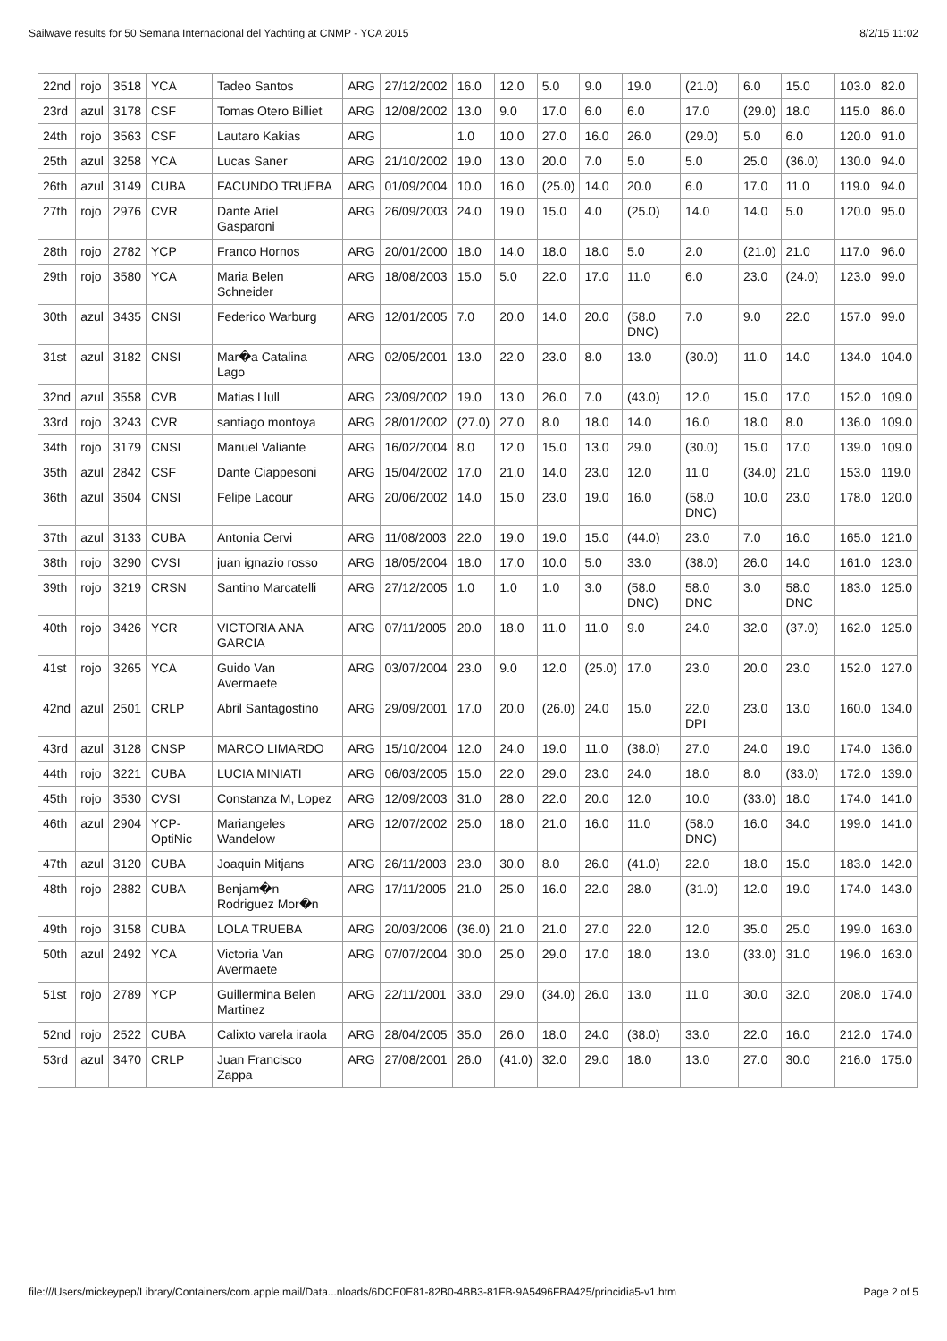Sailwave results for 50 Semana Internacional del Yachting at CNMP - YCA 2015 8/2/15 11:02
| 22nd | rojo | 3518 | YCA | Tadeo Santos | ARG | 27/12/2002 | 16.0 | 12.0 | 5.0 | 9.0 | 19.0 | (21.0) | 6.0 | 15.0 | 103.0 | 82.0 |
| 23rd | azul | 3178 | CSF | Tomas Otero Billiet | ARG | 12/08/2002 | 13.0 | 9.0 | 17.0 | 6.0 | 6.0 | 17.0 | (29.0) | 18.0 | 115.0 | 86.0 |
| 24th | rojo | 3563 | CSF | Lautaro Kakias | ARG | | 1.0 | 10.0 | 27.0 | 16.0 | 26.0 | (29.0) | 5.0 | 6.0 | 120.0 | 91.0 |
| 25th | azul | 3258 | YCA | Lucas Saner | ARG | 21/10/2002 | 19.0 | 13.0 | 20.0 | 7.0 | 5.0 | 5.0 | 25.0 | (36.0) | 130.0 | 94.0 |
| 26th | azul | 3149 | CUBA | FACUNDO TRUEBA | ARG | 01/09/2004 | 10.0 | 16.0 | (25.0) | 14.0 | 20.0 | 6.0 | 17.0 | 11.0 | 119.0 | 94.0 |
| 27th | rojo | 2976 | CVR | Dante Ariel Gasparoni | ARG | 26/09/2003 | 24.0 | 19.0 | 15.0 | 4.0 | (25.0) | 14.0 | 14.0 | 5.0 | 120.0 | 95.0 |
| 28th | rojo | 2782 | YCP | Franco Hornos | ARG | 20/01/2000 | 18.0 | 14.0 | 18.0 | 18.0 | 5.0 | 2.0 | (21.0) | 21.0 | 117.0 | 96.0 |
| 29th | rojo | 3580 | YCA | Maria Belen Schneider | ARG | 18/08/2003 | 15.0 | 5.0 | 22.0 | 17.0 | 11.0 | 6.0 | 23.0 | (24.0) | 123.0 | 99.0 |
| 30th | azul | 3435 | CNSI | Federico Warburg | ARG | 12/01/2005 | 7.0 | 20.0 | 14.0 | 20.0 | (58.0 DNC) | 7.0 | 9.0 | 22.0 | 157.0 | 99.0 |
| 31st | azul | 3182 | CNSI | Mar�a Catalina Lago | ARG | 02/05/2001 | 13.0 | 22.0 | 23.0 | 8.0 | 13.0 | (30.0) | 11.0 | 14.0 | 134.0 | 104.0 |
| 32nd | azul | 3558 | CVB | Matias Llull | ARG | 23/09/2002 | 19.0 | 13.0 | 26.0 | 7.0 | (43.0) | 12.0 | 15.0 | 17.0 | 152.0 | 109.0 |
| 33rd | rojo | 3243 | CVR | santiago montoya | ARG | 28/01/2002 | (27.0) | 27.0 | 8.0 | 18.0 | 14.0 | 16.0 | 18.0 | 8.0 | 136.0 | 109.0 |
| 34th | rojo | 3179 | CNSI | Manuel Valiante | ARG | 16/02/2004 | 8.0 | 12.0 | 15.0 | 13.0 | 29.0 | (30.0) | 15.0 | 17.0 | 139.0 | 109.0 |
| 35th | azul | 2842 | CSF | Dante Ciappesoni | ARG | 15/04/2002 | 17.0 | 21.0 | 14.0 | 23.0 | 12.0 | 11.0 | (34.0) | 21.0 | 153.0 | 119.0 |
| 36th | azul | 3504 | CNSI | Felipe Lacour | ARG | 20/06/2002 | 14.0 | 15.0 | 23.0 | 19.0 | 16.0 | (58.0 DNC) | 10.0 | 23.0 | 178.0 | 120.0 |
| 37th | azul | 3133 | CUBA | Antonia Cervi | ARG | 11/08/2003 | 22.0 | 19.0 | 19.0 | 15.0 | (44.0) | 23.0 | 7.0 | 16.0 | 165.0 | 121.0 |
| 38th | rojo | 3290 | CVSI | juan ignazio rosso | ARG | 18/05/2004 | 18.0 | 17.0 | 10.0 | 5.0 | 33.0 | (38.0) | 26.0 | 14.0 | 161.0 | 123.0 |
| 39th | rojo | 3219 | CRSN | Santino Marcatelli | ARG | 27/12/2005 | 1.0 | 1.0 | 1.0 | 3.0 | (58.0 DNC) | 58.0 DNC | 3.0 | 58.0 DNC | 183.0 | 125.0 |
| 40th | rojo | 3426 | YCR | VICTORIA ANA GARCIA | ARG | 07/11/2005 | 20.0 | 18.0 | 11.0 | 11.0 | 9.0 | 24.0 | 32.0 | (37.0) | 162.0 | 125.0 |
| 41st | rojo | 3265 | YCA | Guido Van Avermaete | ARG | 03/07/2004 | 23.0 | 9.0 | 12.0 | (25.0) | 17.0 | 23.0 | 20.0 | 23.0 | 152.0 | 127.0 |
| 42nd | azul | 2501 | CRLP | Abril Santagostino | ARG | 29/09/2001 | 17.0 | 20.0 | (26.0) | 24.0 | 15.0 | 22.0 DPI | 23.0 | 13.0 | 160.0 | 134.0 |
| 43rd | azul | 3128 | CNSP | MARCO LIMARDO | ARG | 15/10/2004 | 12.0 | 24.0 | 19.0 | 11.0 | (38.0) | 27.0 | 24.0 | 19.0 | 174.0 | 136.0 |
| 44th | rojo | 3221 | CUBA | LUCIA MINIATI | ARG | 06/03/2005 | 15.0 | 22.0 | 29.0 | 23.0 | 24.0 | 18.0 | 8.0 | (33.0) | 172.0 | 139.0 |
| 45th | rojo | 3530 | CVSI | Constanza M, Lopez | ARG | 12/09/2003 | 31.0 | 28.0 | 22.0 | 20.0 | 12.0 | 10.0 | (33.0) | 18.0 | 174.0 | 141.0 |
| 46th | azul | 2904 | YCP-OptiNic | Mariangeles Wandelow | ARG | 12/07/2002 | 25.0 | 18.0 | 21.0 | 16.0 | 11.0 | (58.0 DNC) | 16.0 | 34.0 | 199.0 | 141.0 |
| 47th | azul | 3120 | CUBA | Joaquin Mitjans | ARG | 26/11/2003 | 23.0 | 30.0 | 8.0 | 26.0 | (41.0) | 22.0 | 18.0 | 15.0 | 183.0 | 142.0 |
| 48th | rojo | 2882 | CUBA | Benjam�n Rodriguez Mor�n | ARG | 17/11/2005 | 21.0 | 25.0 | 16.0 | 22.0 | 28.0 | (31.0) | 12.0 | 19.0 | 174.0 | 143.0 |
| 49th | rojo | 3158 | CUBA | LOLA TRUEBA | ARG | 20/03/2006 | (36.0) | 21.0 | 21.0 | 27.0 | 22.0 | 12.0 | 35.0 | 25.0 | 199.0 | 163.0 |
| 50th | azul | 2492 | YCA | Victoria Van Avermaete | ARG | 07/07/2004 | 30.0 | 25.0 | 29.0 | 17.0 | 18.0 | 13.0 | (33.0) | 31.0 | 196.0 | 163.0 |
| 51st | rojo | 2789 | YCP | Guillermina Belen Martinez | ARG | 22/11/2001 | 33.0 | 29.0 | (34.0) | 26.0 | 13.0 | 11.0 | 30.0 | 32.0 | 208.0 | 174.0 |
| 52nd | rojo | 2522 | CUBA | Calixto varela iraola | ARG | 28/04/2005 | 35.0 | 26.0 | 18.0 | 24.0 | (38.0) | 33.0 | 22.0 | 16.0 | 212.0 | 174.0 |
| 53rd | azul | 3470 | CRLP | Juan Francisco Zappa | ARG | 27/08/2001 | 26.0 | (41.0) | 32.0 | 29.0 | 18.0 | 13.0 | 27.0 | 30.0 | 216.0 | 175.0 |
file:///Users/mickeypep/Library/Containers/com.apple.mail/Data...nloads/6DCE0E81-82B0-4BB3-81FB-9A5496FBA425/princidia5-v1.htm Page 2 of 5